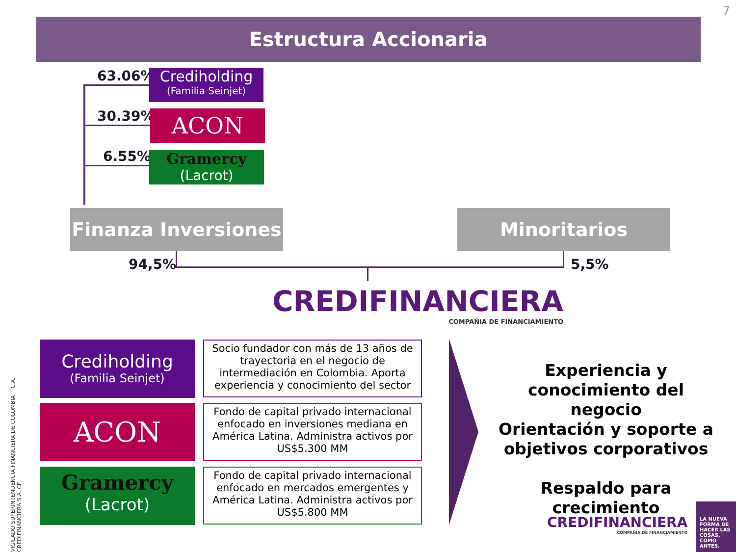7
Estructura Accionaria
63.06%
Crediholding
(Familia Seinjet)
30.39% ACON
6.55%
Gramercy
(Lacrot)
Finanza Inversiones Minoritarios
94,5% 5,5%
CREDIFINANCIERA
COMPAÑIA DE FINANCIAMIENTO
Crediholding
(Familia Seinjet)
ACON
Gramercy
(Lacrot)
Socio fundador con más de 13 años de trayectoria en el negocio de intermediación en Colombia. Aporta experiencia y conocimiento del sector
Fondo de capital privado internacional enfocado en inversiones mediana en América Latina. Administra activos por US$5.300 MM
Fondo de capital privado internacional enfocado en mercados emergentes y América Latina. Administra activos por US$5.800 MM
Experiencia y conocimiento del negocio
Orientación y soporte a objetivos corporativos
Respaldo para crecimiento
CREDIFINANCIERA
COMPAÑIA DE FINANCIAMIENTO
LA NUEVA FORMA DE HACER LAS COSAS, COMO ANTES.
VIGILADO SUPERINTENDENCIA FINANCIERA DE COLOMBIA C.A. CREDIFINANCIERA S.A. CF